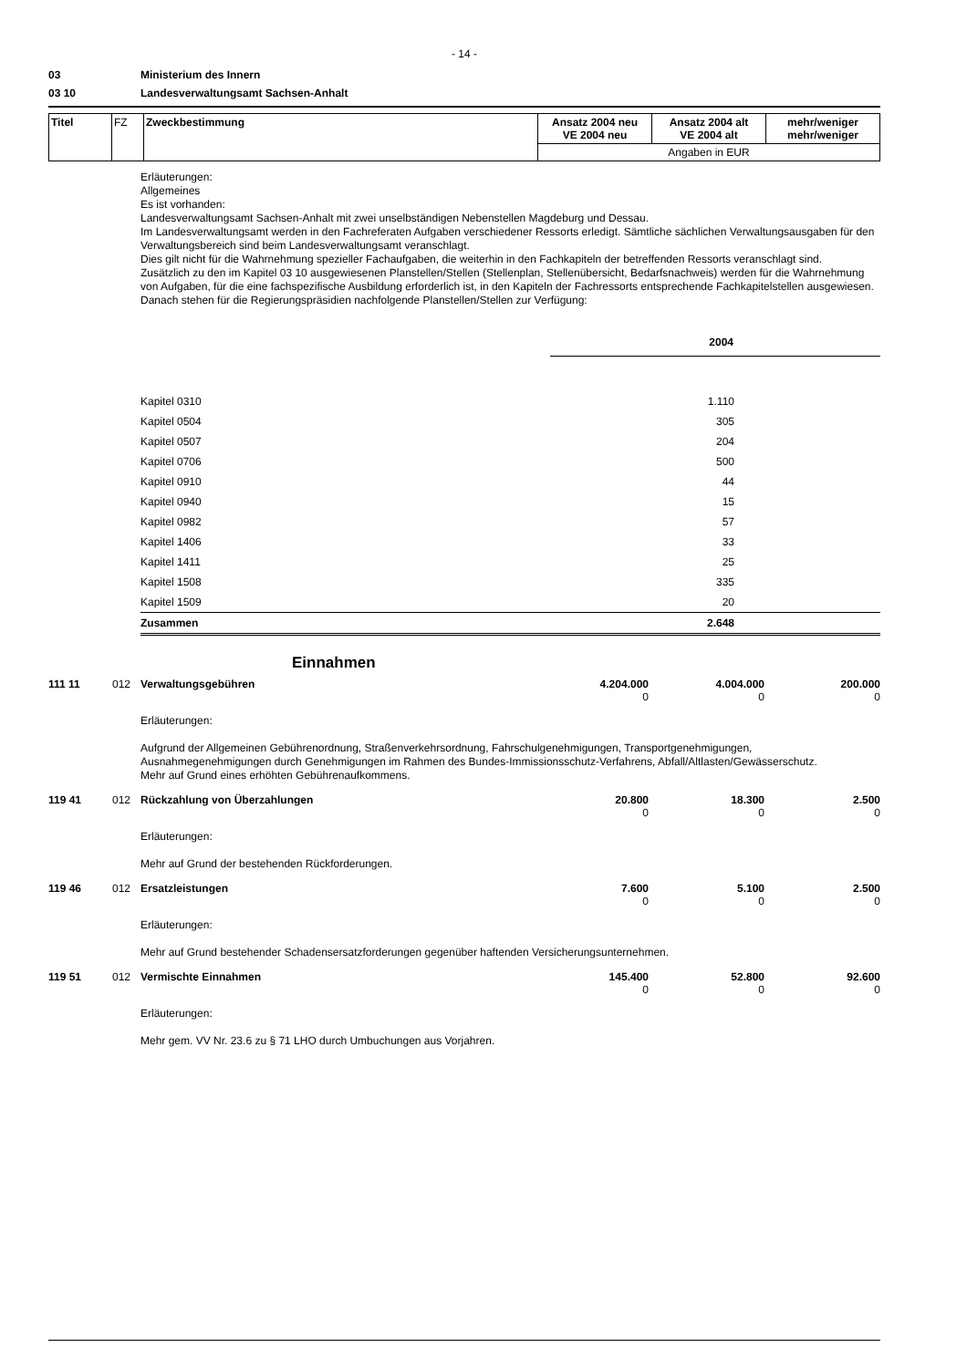- 14 -
03 Ministerium des Innern
03 10 Landesverwaltungsamt Sachsen-Anhalt
| Titel | FZ | Zweckbestimmung | Ansatz 2004 neu VE 2004 neu | Ansatz 2004 alt VE 2004 alt | mehr/weniger mehr/weniger |
| | | | Angaben in EUR | | |
Erläuterungen:
Allgemeines
Es ist vorhanden:
Landesverwaltungsamt Sachsen-Anhalt mit zwei unselbständigen Nebenstellen Magdeburg und Dessau.
Im Landesverwaltungsamt werden in den Fachreferaten Aufgaben verschiedener Ressorts erledigt. Sämtliche sächlichen Verwaltungsausgaben für den Verwaltungsbereich sind beim Landesverwaltungsamt veranschlagt.
Dies gilt nicht für die Wahrnehmung spezieller Fachaufgaben, die weiterhin in den Fachkapiteln der betreffenden Ressorts veranschlagt sind.
Zusätzlich zu den im Kapitel 03 10 ausgewiesenen Planstellen/Stellen (Stellenplan, Stellenübersicht, Bedarfsnachweis) werden für die Wahrnehmung von Aufgaben, für die eine fachspezifische Ausbildung erforderlich ist, in den Kapiteln der Fachressorts entsprechende Fachkapitelstellen ausgewiesen.
Danach stehen für die Regierungspräsidien nachfolgende Planstellen/Stellen zur Verfügung:
| | 2004 | |
| Kapitel 0310 | 1.110 | |
| Kapitel 0504 | 305 | |
| Kapitel 0507 | 204 | |
| Kapitel 0706 | 500 | |
| Kapitel 0910 | 44 | |
| Kapitel 0940 | 15 | |
| Kapitel 0982 | 57 | |
| Kapitel 1406 | 33 | |
| Kapitel 1411 | 25 | |
| Kapitel 1508 | 335 | |
| Kapitel 1509 | 20 | |
| Zusammen | 2.648 | |
Einnahmen
| 111 11 | 012 | Verwaltungsgebühren | 4.204.000 0 | 4.004.000 0 | 200.000 0 |
Erläuterungen:
Aufgrund der Allgemeinen Gebührenordnung, Straßenverkehrsordnung, Fahrschulgenehmigungen, Transportgenehmigungen, Ausnahmegenehmigungen durch Genehmigungen im Rahmen des Bundes-Immissionsschutz-Verfahrens, Abfall/Altlasten/Gewässerschutz.
Mehr auf Grund eines erhöhten Gebührenaufkommens.
| 119 41 | 012 | Rückzahlung von Überzahlungen | 20.800 0 | 18.300 0 | 2.500 0 |
Erläuterungen:
Mehr auf Grund der bestehenden Rückforderungen.
| 119 46 | 012 | Ersatzleistungen | 7.600 0 | 5.100 0 | 2.500 0 |
Erläuterungen:
Mehr auf Grund bestehender Schadensersatzforderungen gegenüber haftenden Versicherungsunternehmen.
| 119 51 | 012 | Vermischte Einnahmen | 145.400 0 | 52.800 0 | 92.600 0 |
Erläuterungen:
Mehr gem. VV Nr. 23.6 zu § 71 LHO durch Umbuchungen aus Vorjahren.